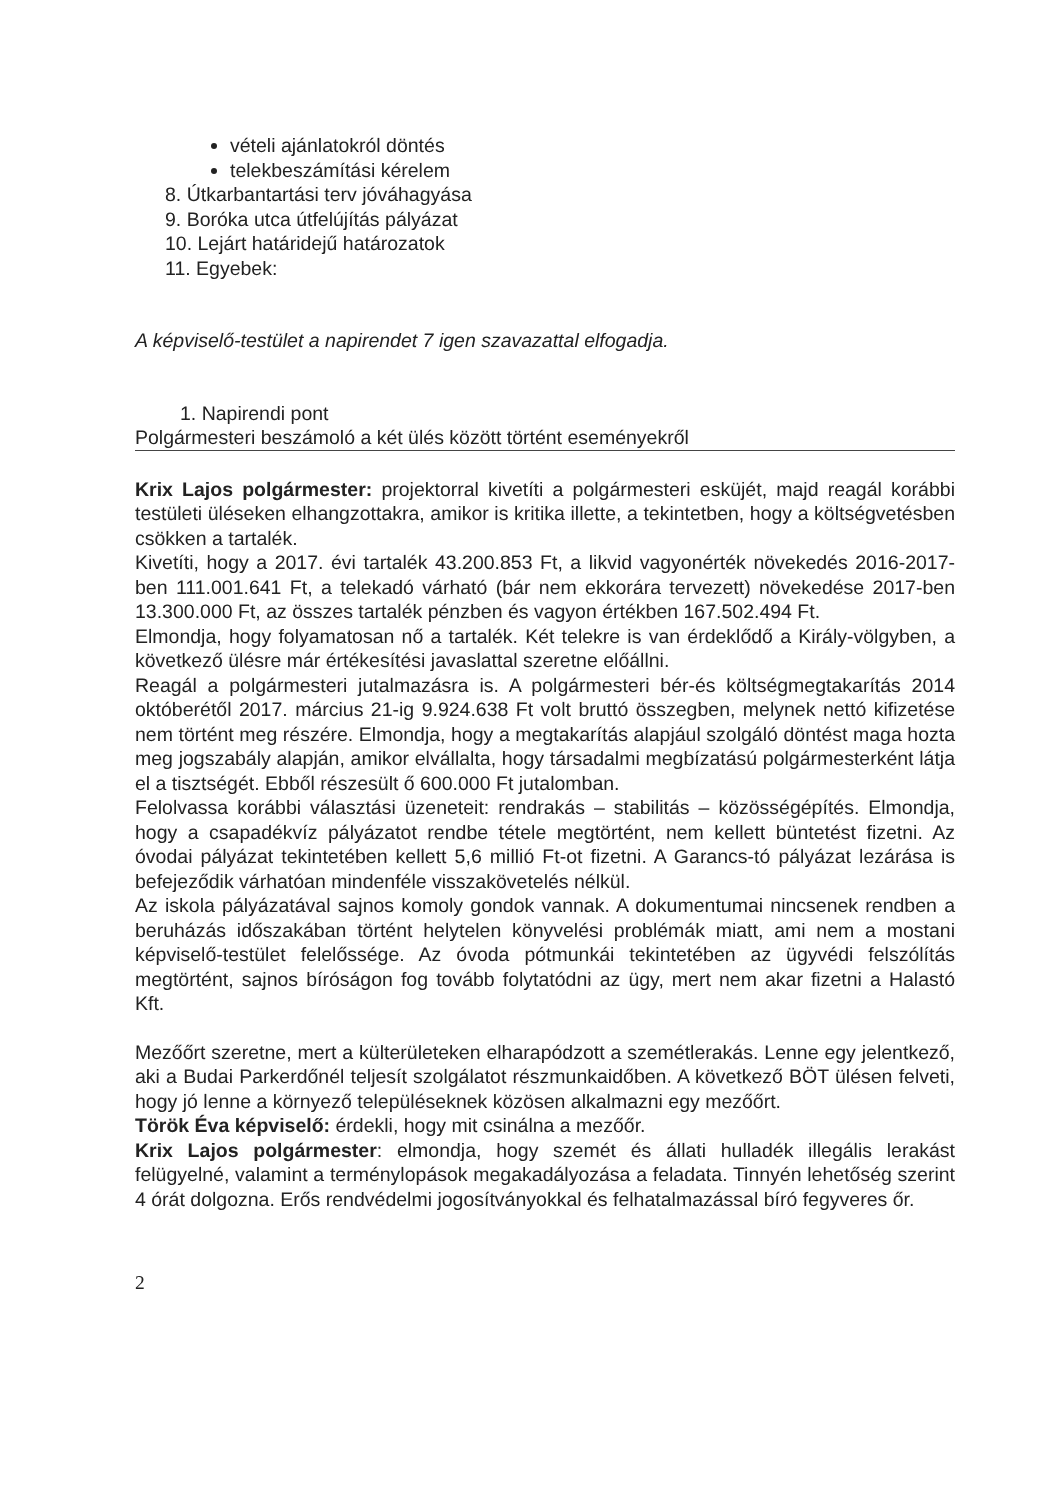vételi ajánlatokról döntés
telekbeszámítási kérelem
8. Útkarbantartási terv jóváhagyása
9. Boróka utca útfelújítás pályázat
10. Lejárt határidejű határozatok
11. Egyebek:
A képviselő-testület a napirendet 7 igen szavazattal elfogadja.
1. Napirendi pont
Polgármesteri beszámoló a két ülés között történt eseményekről
Krix Lajos polgármester: projektorral kivetíti a polgármesteri esküjét, majd reagál korábbi testületi üléseken elhangzottakra, amikor is kritika illette, a tekintetben, hogy a költségvetésben csökken a tartalék.
Kivetíti, hogy a 2017. évi tartalék 43.200.853 Ft, a likvid vagyonérték növekedés 2016-2017-ben 111.001.641 Ft, a telekadó várható (bár nem ekkorára tervezett) növekedése 2017-ben 13.300.000 Ft, az összes tartalék pénzben és vagyon értékben 167.502.494 Ft.
Elmondja, hogy folyamatosan nő a tartalék. Két telekre is van érdeklődő a Király-völgyben, a következő ülésre már értékesítési javaslattal szeretne előállni.
Reagál a polgármesteri jutalmazásra is. A polgármesteri bér-és költségmegtakarítás 2014 októberétől 2017. március 21-ig 9.924.638 Ft volt bruttó összegben, melynek nettó kifizetése nem történt meg részére. Elmondja, hogy a megtakarítás alapjául szolgáló döntést maga hozta meg jogszabály alapján, amikor elvállalta, hogy társadalmi megbízatású polgármesterként látja el a tisztségét. Ebből részesült ő 600.000 Ft jutalomban.
Felolvassa korábbi választási üzeneteit: rendrakás – stabilitás – közösségépítés. Elmondja, hogy a csapadékvíz pályázatot rendbe tétele megtörtént, nem kellett büntetést fizetni. Az óvodai pályázat tekintetében kellett 5,6 millió Ft-ot fizetni. A Garancs-tó pályázat lezárása is befejeződik várhatóan mindenféle visszakövetelés nélkül.
Az iskola pályázatával sajnos komoly gondok vannak. A dokumentumai nincsenek rendben a beruházás időszakában történt helytelen könyvelési problémák miatt, ami nem a mostani képviselő-testület felelőssége. Az óvoda pótmunkái tekintetében az ügyvédi felszólítás megtörtént, sajnos bíróságon fog tovább folytatódni az ügy, mert nem akar fizetni a Halastó Kft.
Mezőőrt szeretne, mert a külterületeken elharapódzott a szemétlerakás. Lenne egy jelentkező, aki a Budai Parkerdőnél teljesít szolgálatot részmunkaidőben. A következő BÖT ülésen felveti, hogy jó lenne a környező településeknek közösen alkalmazni egy mezőőrt.
Török Éva képviselő: érdekli, hogy mit csinálna a mezőőr.
Krix Lajos polgármester: elmondja, hogy szemét és állati hulladék illegális lerakást felügyelné, valamint a terménylopások megakadályozása a feladata. Tinnyén lehetőség szerint 4 órát dolgozna. Erős rendvédelmi jogosítványokkal és felhatalmazással bíró fegyveres őr.
2